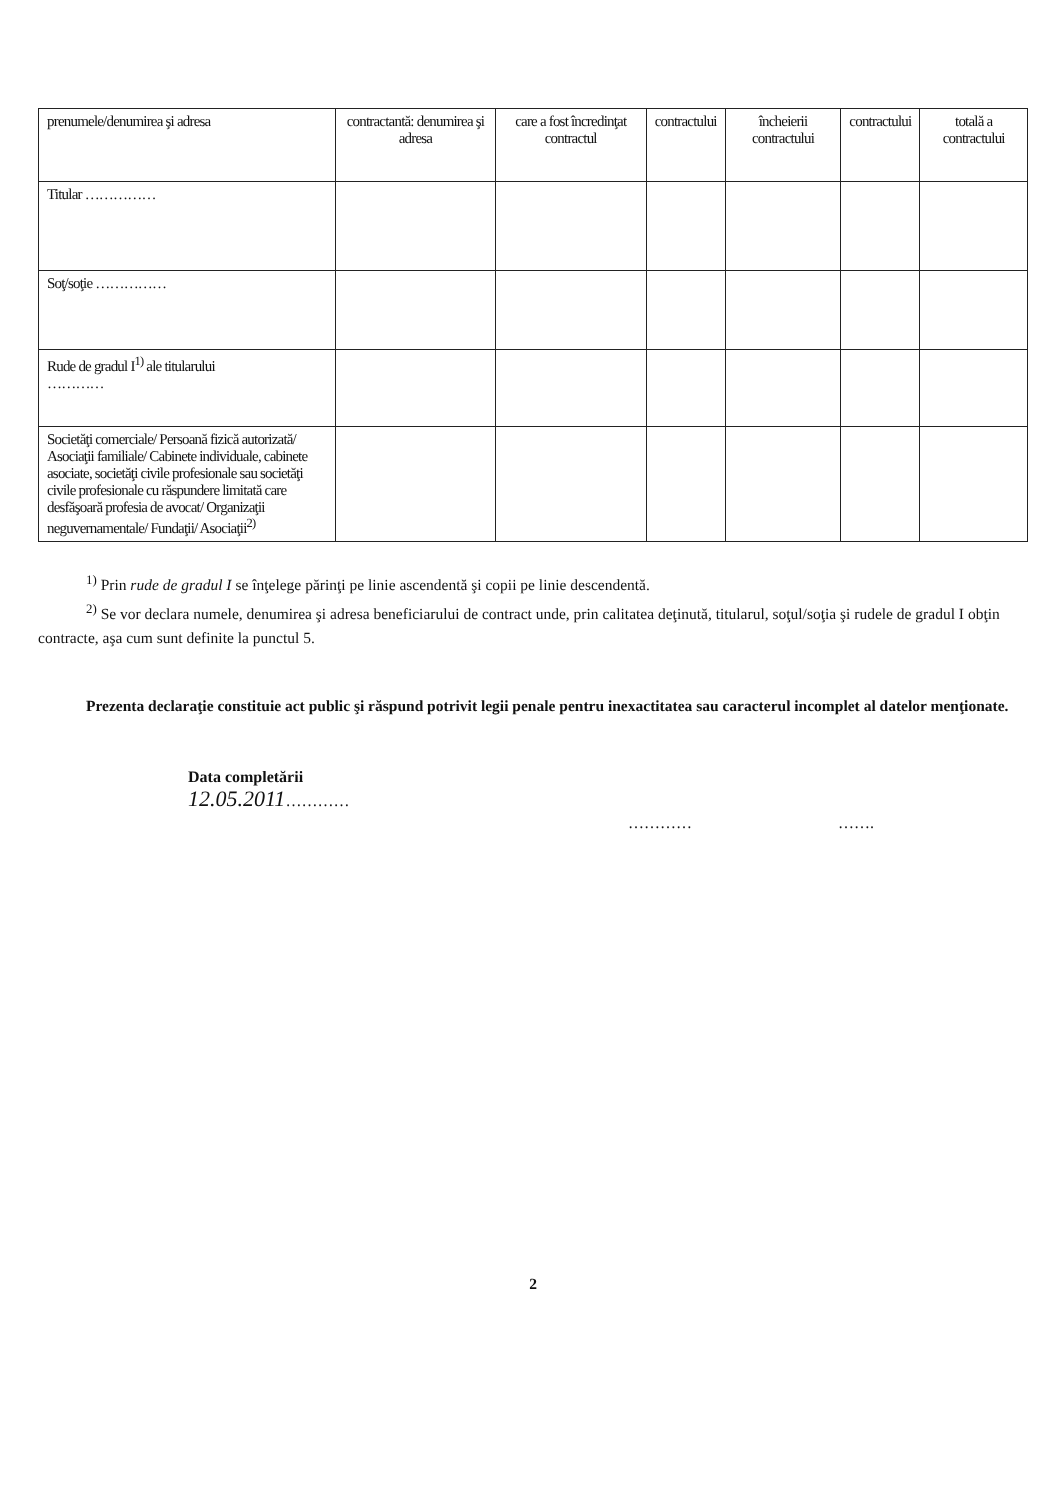| prenumele/denumirea şi adresa | contractantă: denumirea şi adresa | care a fost încredinţat contractul | contractului | încheierii contractului | contractului | totală a contractului |
| Titular …………… | | | | | | |
| Soţ/soţie …………… | | | | | | |
| Rude de gradul I<sup>1)</sup> ale titularului ………… | | | | | | |
| Societăţi comerciale/ Persoană fizică autorizată/ Asociaţii familiale/ Cabinete individuale, cabinete asociate, societăţi civile profesionale sau societăţi civile profesionale cu răspundere limitată care desfăşoară profesia de avocat/ Organizaţii neguvernamentale/ Fundaţii/ Asociaţii<sup>2)</sup> | | | | | | |
<sup>1)</sup> Prin rude de gradul I se înţelege părinţi pe linie ascendentă şi copii pe linie descendentă.
<sup>2)</sup> Se vor declara numele, denumirea şi adresa beneficiarului de contract unde, prin calitatea deţinută, titularul, soţul/soţia şi rudele de gradul I obţin contracte, aşa cum sunt definite la punctul 5.
Prezenta declaraţie constituie act public şi răspund potrivit legii penale pentru inexactitatea sau caracterul incomplet al datelor menţionate.
Data completării
12.05.2011…………
………… …….
2